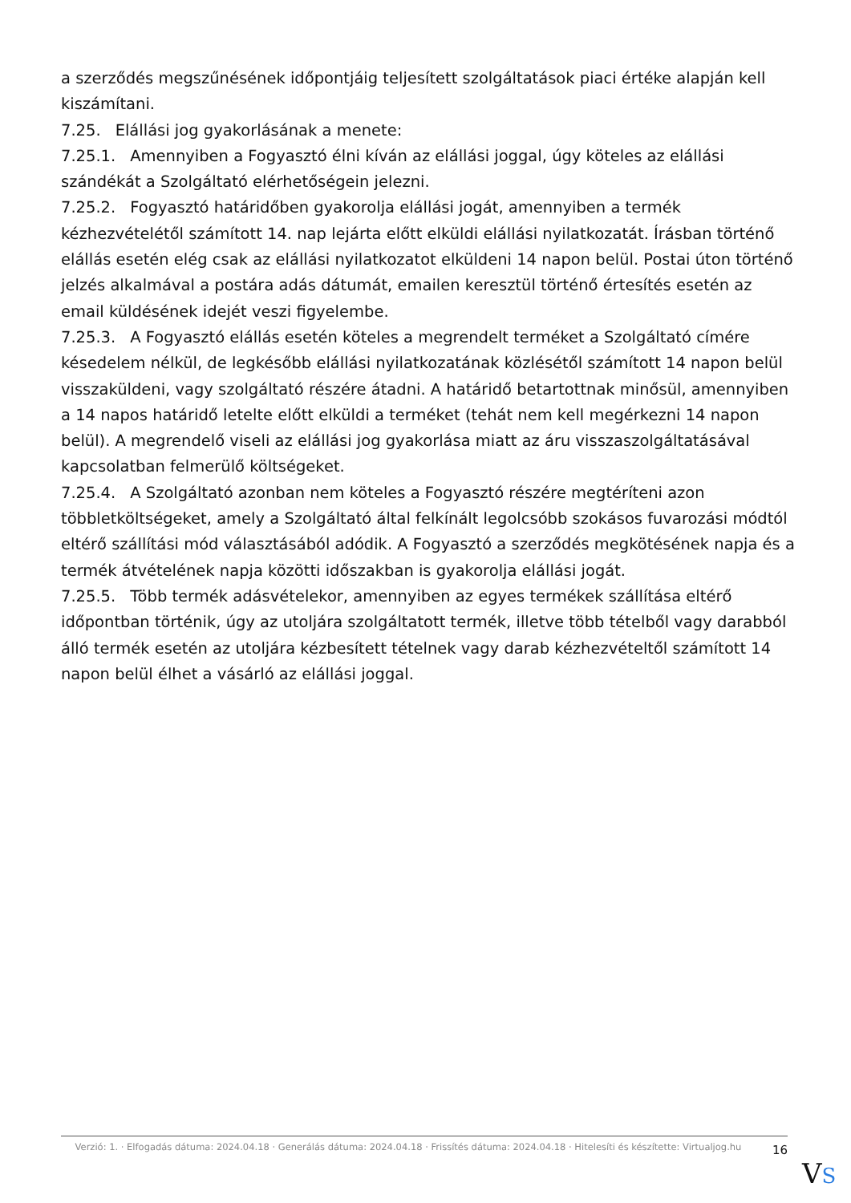a szerződés megszűnésének időpontjáig teljesített szolgáltatások piaci értéke alapján kell kiszámítani.
7.25. Elállási jog gyakorlásának a menete:
7.25.1. Amennyiben a Fogyasztó élni kíván az elállási joggal, úgy köteles az elállási szándékát a Szolgáltató elérhetőségein jelezni.
7.25.2. Fogyasztó határidőben gyakorolja elállási jogát, amennyiben a termék kézhezvételétől számított 14. nap lejárta előtt elküldi elállási nyilatkozatát. Írásban történő elállás esetén elég csak az elállási nyilatkozatot elküldeni 14 napon belül. Postai úton történő jelzés alkalmával a postára adás dátumát, emailen keresztül történő értesítés esetén az email küldésének idejét veszi figyelembe.
7.25.3. A Fogyasztó elállás esetén köteles a megrendelt terméket a Szolgáltató címére késedelem nélkül, de legkésőbb elállási nyilatkozatának közlésétől számított 14 napon belül visszaküldeni, vagy szolgáltató részére átadni. A határidő betartottnak minősül, amennyiben a 14 napos határidő letelte előtt elküldi a terméket (tehát nem kell megérkezni 14 napon belül). A megrendelő viseli az elállási jog gyakorlása miatt az áru visszaszolgáltatásával kapcsolatban felmerülő költségeket.
7.25.4. A Szolgáltató azonban nem köteles a Fogyasztó részére megtéríteni azon többletköltségeket, amely a Szolgáltató által felkínált legolcsóbb szokásos fuvarozási módtól eltérő szállítási mód választásából adódik. A Fogyasztó a szerződés megkötésének napja és a termék átvételének napja közötti időszakban is gyakorolja elállási jogát.
7.25.5. Több termék adásvételekor, amennyiben az egyes termékek szállítása eltérő időpontban történik, úgy az utoljára szolgáltatott termék, illetve több tételből vagy darabból álló termék esetén az utoljára kézbesített tételnek vagy darab kézhezvételtől számított 14 napon belül élhet a vásárló az elállási joggal.
Verzió: 1. · Elfogadás dátuma: 2024.04.18 · Generálás dátuma: 2024.04.18 · Frissítés dátuma: 2024.04.18 · Hitelesíti és készítette: Virtualjog.hu
16
VS